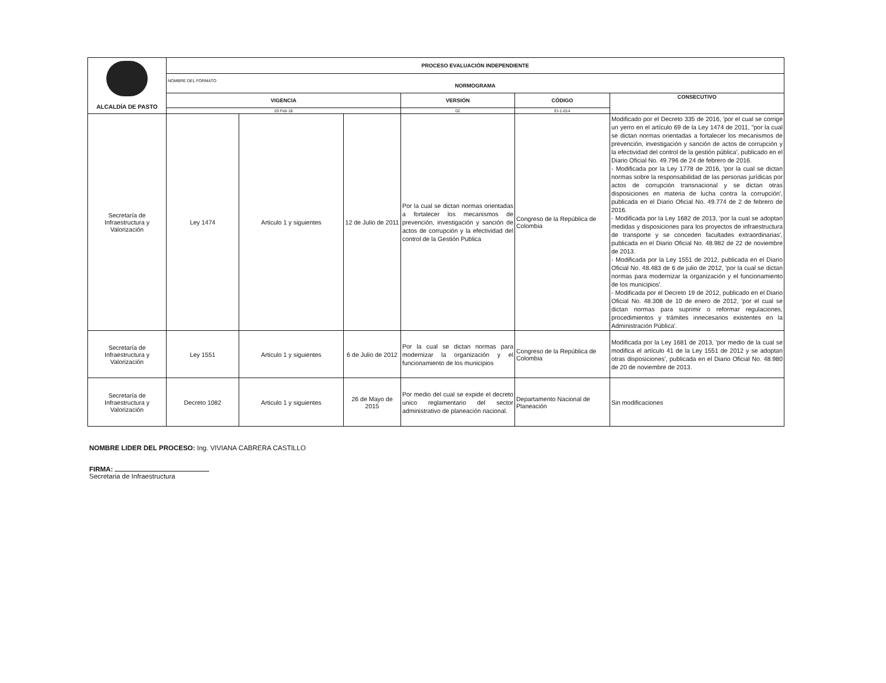| ALCALDÍA DE PASTO | PROCESO EVALUACIÓN INDEPENDIENTE | | | | | |
| | NOMBRE DEL FORMATO NORMOGRAMA | | | | | |
| | VIGENCIA | | | VERSIÓN | CÓDIGO | CONSECUTIVO |
| | 20 Feb 18 | | | 02 | EI-1-014 | |
| Secretaría de Infraestructura y Valorización | Ley 1474 | Articulo 1 y siguientes | 12 de Julio de 2011 | Por la cual se dictan normas orientadas a fortalecer los mecanismos de prevención, investigación y sanción de actos de corrupción y la efectividad del control de la Gestión Publica | Congreso de la República de Colombia | Modificado por el Decreto 335 de 2016, 'por el cual se corrige un yerro en el artículo 69 de la Ley 1474 de 2011, "por la cual se dictan normas orientadas a fortalecer los mecanismos de prevención, investigación y sanción de actos de corrupción y la efectividad del control de la gestión pública', publicado en el Diario Oficial No. 49.796 de 24 de febrero de 2016. - Modificada por la Ley 1778 de 2016, 'por la cual se dictan normas sobre la responsabilidad de las personas jurídicas por actos de corrupción transnacional y se dictan otras disposiciones en materia de lucha contra la corrupción', publicada en el Diario Oficial No. 49.774 de 2 de febrero de 2016. - Modificada por la Ley 1682 de 2013, 'por la cual se adoptan medidas y disposiciones para los proyectos de infraestructura de transporte y se conceden facultades extraordinarias', publicada en el Diario Oficial No. 48.982 de 22 de noviembre de 2013. - Modificada por la Ley 1551 de 2012, publicada en el Diario Oficial No. 48.483 de 6 de julio de 2012, 'por la cual se dictan normas para modernizar la organización y el funcionamiento de los municipios'. - Modificada por el Decreto 19 de 2012, publicado en el Diario Oficial No. 48.308 de 10 de enero de 2012, 'por el cual se dictan normas para suprimir o reformar regulaciones, procedimientos y trámites innecesarios existentes en la Administración Pública'. |
| Secretaría de Infraestructura y Valorización | Ley 1551 | Articulo 1 y siguientes | 6 de Julio de 2012 | Por la cual se dictan normas para modernizar la organización y el funcionamiento de los municipios | Congreso de la República de Colombia | Modificada por la Ley 1681 de 2013, 'por medio de la cual se modifica el artículo 41 de la Ley 1551 de 2012 y se adoptan otras disposiciones', publicada en el Diario Oficial No. 48.980 de 20 de noviembre de 2013. |
| Secretaría de Infraestructura y Valorización | Decreto 1082 | Articulo 1 y siguientes | 26 de Mayo de 2015 | Por medio del cual se expide el decreto unico reglamentario del sector administrativo de planeación nacional. | Departamento Nacional de Planeación | Sin modificaciones |
NOMBRE LIDER DEL PROCESO: Ing. VIVIANA CABRERA CASTILLO
FIRMA:
Secretaria de Infraestructura